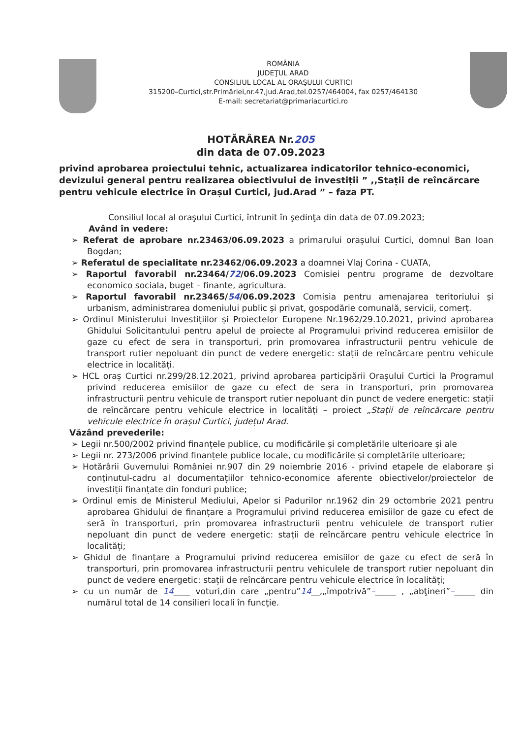ROMÂNIA
JUDEŢUL ARAD
CONSILIUL LOCAL AL ORAŞULUI CURTICI
315200–Curtici,str.Primăriei,nr.47,jud.Arad,tel.0257/464004, fax 0257/464130
E-mail: secretariat@primariacurtici.ro
HOTĂRÂREA Nr.205
din data de 07.09.2023
privind aprobarea proiectului tehnic, actualizarea indicatorilor tehnico-economici, devizului general pentru realizarea obiectivului de investiții ” ,,Stații de reîncărcare pentru vehicule electrice în Orașul Curtici, jud.Arad ” – faza PT.
Consiliul local al oraşului Curtici, întrunit în şedinţa din data de 07.09.2023;
Având în vedere:
➢ Referat de aprobare nr.23463/06.09.2023 a primarului orașului Curtici, domnul Ban Ioan Bogdan;
➢ Referatul de specialitate nr.23462/06.09.2023 a doamnei Vlaj Corina - CUATA,
➢ Raportul favorabil nr.23464/72/06.09.2023 Comisiei pentru programe de dezvoltare economico sociala, buget – finante, agricultura.
➢ Raportul favorabil nr.23465/54/06.09.2023 Comisia pentru amenajarea teritoriului și urbanism, administrarea domeniului public și privat, gospodărie comunală, servicii, comerț.
➢ Ordinul Ministerului Investițiilor și Proiectelor Europene Nr.1962/29.10.2021, privind aprobarea Ghidului Solicitantului pentru apelul de proiecte al Programului privind reducerea emisiilor de gaze cu efect de sera in transporturi, prin promovarea infrastructurii pentru vehicule de transport rutier nepoluant din punct de vedere energetic: stații de reîncărcare pentru vehicule electrice in localități.
➢ HCL oraș Curtici nr.299/28.12.2021, privind aprobarea participării Orașului Curtici la Programul privind reducerea emisiilor de gaze cu efect de sera in transporturi, prin promovarea infrastructurii pentru vehicule de transport rutier nepoluant din punct de vedere energetic: stații de reîncărcare pentru vehicule electrice in localități – proiect „Stații de reîncărcare pentru vehicule electrice în orașul Curtici, județul Arad.
Văzând prevederile:
➢ Legii nr.500/2002 privind finanțele publice, cu modificările și completările ulterioare și ale
➢ Legii nr. 273/2006 privind finanțele publice locale, cu modificările și completările ulterioare;
➢ Hotărârii Guvernului României nr.907 din 29 noiembrie 2016 - privind etapele de elaborare și conținutul-cadru al documentațiilor tehnico-economice aferente obiectivelor/proiectelor de investiții finanțate din fonduri publice;
➢ Ordinul emis de Ministerul Mediului, Apelor si Padurilor nr.1962 din 29 octombrie 2021 pentru aprobarea Ghidului de finanțare a Programului privind reducerea emisiilor de gaze cu efect de seră în transporturi, prin promovarea infrastructurii pentru vehiculele de transport rutier nepoluant din punct de vedere energetic: stații de reîncărcare pentru vehicule electrice în localități;
➢ Ghidul de finanțare a Programului privind reducerea emisiilor de gaze cu efect de seră în transporturi, prin promovarea infrastructurii pentru vehiculele de transport rutier nepoluant din punct de vedere energetic: stații de reîncărcare pentru vehicule electrice în localități;
➢ cu un număr de 14____ voturi,din care „pentru”14__,„împotrivă”–_____ , „abţineri”–_____ din numărul total de 14 consilieri locali în funcţie.